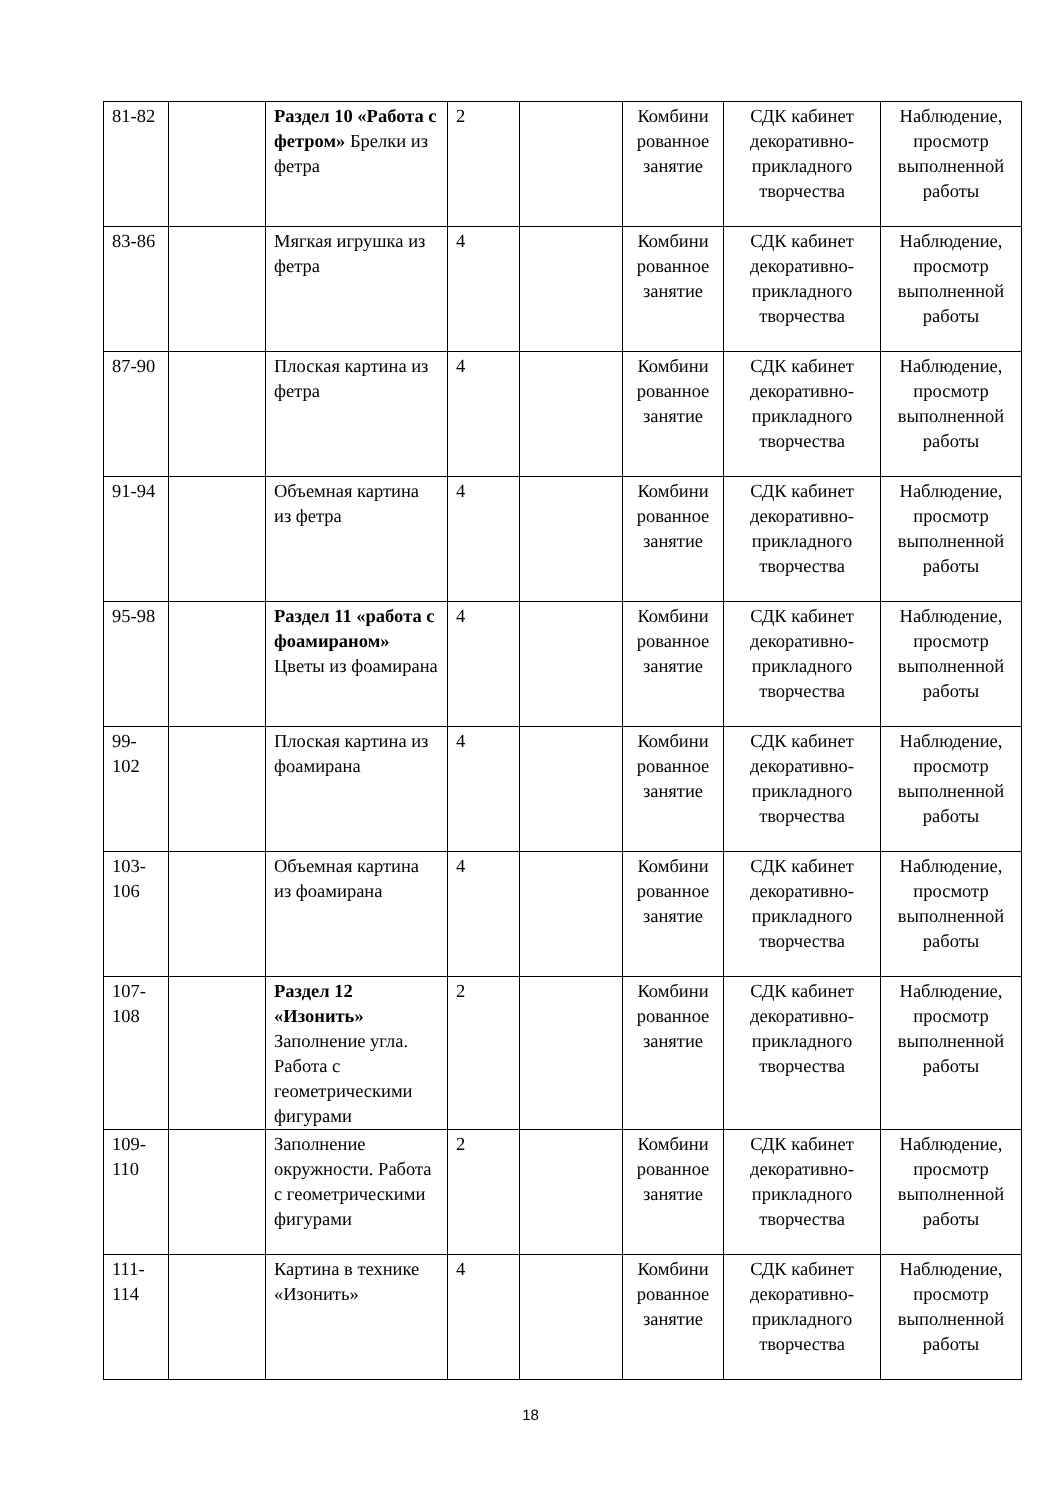| 81-82 | | Раздел 10 «Работа с фетром» Брелки из фетра | 2 | | Комбини рованное занятие | СДК кабинет декоративно-прикладного творчества | Наблюдение, просмотр выполненной работы |
| 83-86 | | Мягкая игрушка из фетра | 4 | | Комбини рованное занятие | СДК кабинет декоративно-прикладного творчества | Наблюдение, просмотр выполненной работы |
| 87-90 | | Плоская картина из фетра | 4 | | Комбини рованное занятие | СДК кабинет декоративно-прикладного творчества | Наблюдение, просмотр выполненной работы |
| 91-94 | | Объемная картина из фетра | 4 | | Комбини рованное занятие | СДК кабинет декоративно-прикладного творчества | Наблюдение, просмотр выполненной работы |
| 95-98 | | Раздел 11 «работа с фоамираном» Цветы из фоамирана | 4 | | Комбини рованное занятие | СДК кабинет декоративно-прикладного творчества | Наблюдение, просмотр выполненной работы |
| 99-102 | | Плоская картина из фоамирана | 4 | | Комбини рованное занятие | СДК кабинет декоративно-прикладного творчества | Наблюдение, просмотр выполненной работы |
| 103-106 | | Объемная картина из фоамирана | 4 | | Комбини рованное занятие | СДК кабинет декоративно-прикладного творчества | Наблюдение, просмотр выполненной работы |
| 107-108 | | Раздел 12 «Изонить» Заполнение угла. Работа с геометрическими фигурами | 2 | | Комбини рованное занятие | СДК кабинет декоративно-прикладного творчества | Наблюдение, просмотр выполненной работы |
| 109-110 | | Заполнение окружности. Работа с геометрическими фигурами | 2 | | Комбини рованное занятие | СДК кабинет декоративно-прикладного творчества | Наблюдение, просмотр выполненной работы |
| 111-114 | | Картина в технике «Изонить» | 4 | | Комбини рованное занятие | СДК кабинет декоративно-прикладного творчества | Наблюдение, просмотр выполненной работы |
18